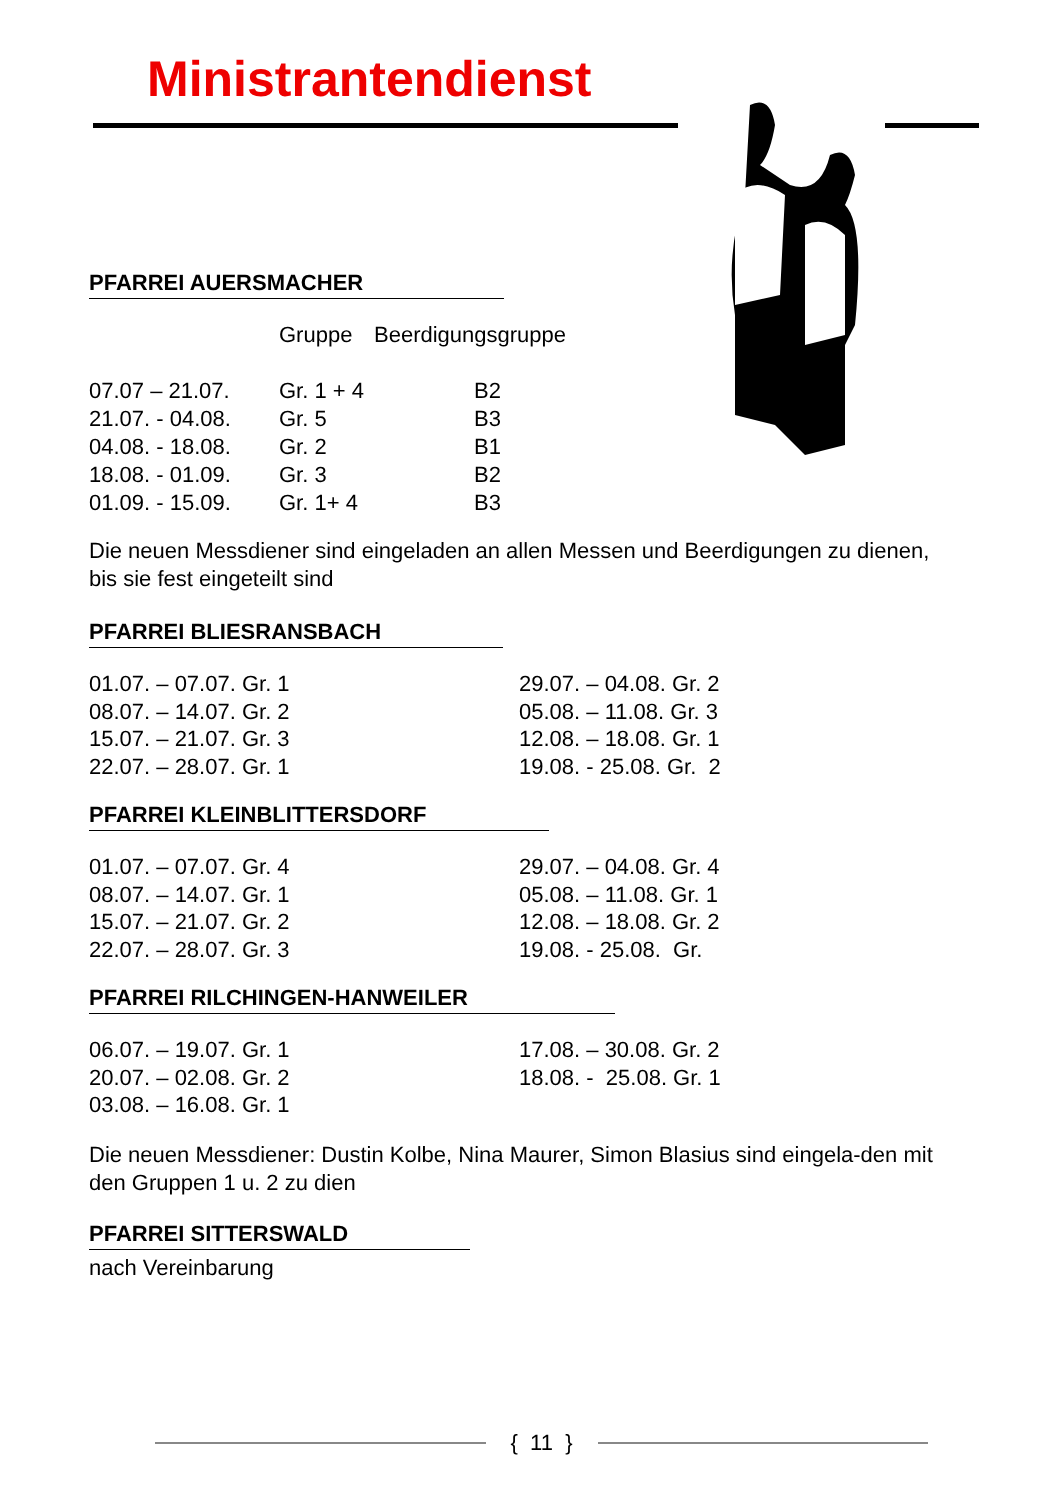Ministrantendienst
PFARREI AUERSMACHER
| | Gruppe | Beerdigungsgruppe |
| --- | --- | --- |
| 07.07 – 21.07. | Gr. 1 + 4 | B2 |
| 21.07. - 04.08. | Gr. 5 | B3 |
| 04.08. - 18.08. | Gr. 2 | B1 |
| 18.08. - 01.09. | Gr. 3 | B2 |
| 01.09. - 15.09. | Gr. 1+ 4 | B3 |
Die neuen Messdiener sind eingeladen an allen Messen und Beerdigungen zu dienen, bis sie fest eingeteilt sind
PFARREI BLIESRANSBACH
01.07. – 07.07. Gr. 1
08.07. – 14.07. Gr. 2
15.07. – 21.07. Gr. 3
22.07. – 28.07. Gr. 1
29.07. – 04.08. Gr. 2
05.08. – 11.08. Gr. 3
12.08. – 18.08. Gr. 1
19.08. - 25.08. Gr. 2
PFARREI KLEINBLITTERSDORF
01.07. – 07.07. Gr. 4
08.07. – 14.07. Gr. 1
15.07. – 21.07. Gr. 2
22.07. – 28.07. Gr. 3
29.07. – 04.08. Gr. 4
05.08. – 11.08. Gr. 1
12.08. – 18.08. Gr. 2
19.08. - 25.08. Gr.
PFARREI RILCHINGEN-HANWEILER
06.07. – 19.07. Gr. 1
20.07. – 02.08. Gr. 2
03.08. – 16.08. Gr. 1
17.08. – 30.08. Gr. 2
18.08. - 25.08. Gr. 1
Die neuen Messdiener: Dustin Kolbe, Nina Maurer, Simon Blasius sind eingela-den mit den Gruppen 1 u. 2 zu dien
PFARREI SITTERSWALD
nach Vereinbarung
{ 11 }